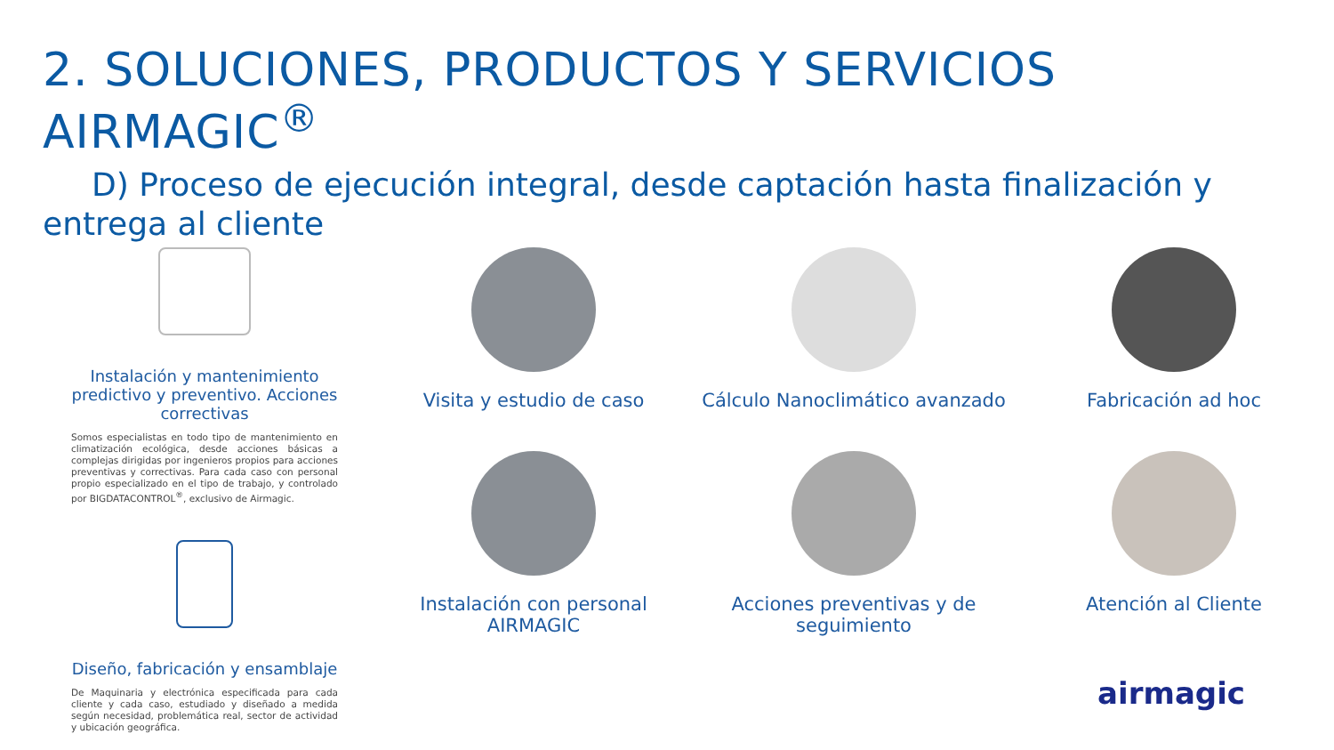2. SOLUCIONES, PRODUCTOS Y SERVICIOS AIRMAGIC<sup>®</sup>
D) Proceso de ejecución integral, desde captación hasta finalización y entrega al cliente
Instalación y mantenimiento predictivo y preventivo. Acciones correctivas
Somos especialistas en todo tipo de mantenimiento en climatización ecológica, desde acciones básicas a complejas dirigidas por ingenieros propios para acciones preventivas y correctivas. Para cada caso con personal propio especializado en el tipo de trabajo, y controlado por BIGDATACONTROL<sup>®</sup>, exclusivo de Airmagic.
Diseño, fabricación y ensamblaje
De Maquinaria y electrónica especificada para cada cliente y cada caso, estudiado y diseñado a medida según necesidad, problemática real, sector de actividad y ubicación geográfica.
Visita y estudio de caso
Cálculo Nanoclimático avanzado
Fabricación ad hoc
Instalación con personal AIRMAGIC
Acciones preventivas y de seguimiento
Atención al Cliente
airmagic